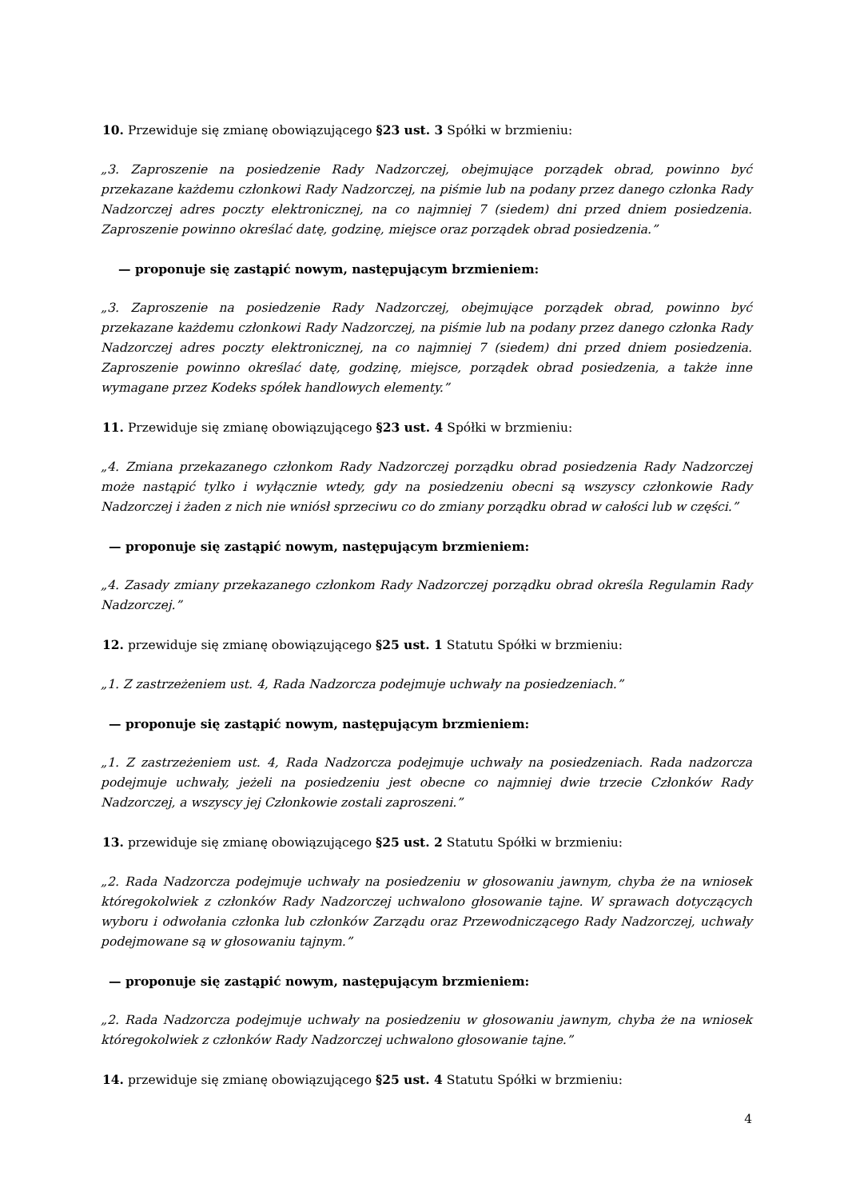10. Przewiduje się zmianę obowiązującego §23 ust. 3 Spółki w brzmieniu:
„3. Zaproszenie na posiedzenie Rady Nadzorczej, obejmujące porządek obrad, powinno być przekazane każdemu członkowi Rady Nadzorczej, na piśmie lub na podany przez danego członka Rady Nadzorczej adres poczty elektronicznej, na co najmniej 7 (siedem) dni przed dniem posiedzenia. Zaproszenie powinno określać datę, godzinę, miejsce oraz porządek obrad posiedzenia.”
— proponuje się zastąpić nowym, następującym brzmieniem:
„3. Zaproszenie na posiedzenie Rady Nadzorczej, obejmujące porządek obrad, powinno być przekazane każdemu członkowi Rady Nadzorczej, na piśmie lub na podany przez danego członka Rady Nadzorczej adres poczty elektronicznej, na co najmniej 7 (siedem) dni przed dniem posiedzenia. Zaproszenie powinno określać datę, godzinę, miejsce, porządek obrad posiedzenia, a także inne wymagane przez Kodeks spółek handlowych elementy.”
11. Przewiduje się zmianę obowiązującego §23 ust. 4 Spółki w brzmieniu:
„4. Zmiana przekazanego członkom Rady Nadzorczej porządku obrad posiedzenia Rady Nadzorczej może nastąpić tylko i wyłącznie wtedy, gdy na posiedzeniu obecni są wszyscy członkowie Rady Nadzorczej i żaden z nich nie wniósł sprzeciwu co do zmiany porządku obrad w całości lub w części.”
— proponuje się zastąpić nowym, następującym brzmieniem:
„4. Zasady zmiany przekazanego członkom Rady Nadzorczej porządku obrad określa Regulamin Rady Nadzorczej.”
12. przewiduje się zmianę obowiązującego §25 ust. 1 Statutu Spółki w brzmieniu:
„1. Z zastrzeżeniem ust. 4, Rada Nadzorcza podejmuje uchwały na posiedzeniach.”
— proponuje się zastąpić nowym, następującym brzmieniem:
„1. Z zastrzeżeniem ust. 4, Rada Nadzorcza podejmuje uchwały na posiedzeniach. Rada nadzorcza podejmuje uchwały, jeżeli na posiedzeniu jest obecne co najmniej dwie trzecie Członków Rady Nadzorczej, a wszyscy jej Członkowie zostali zaproszeni.”
13. przewiduje się zmianę obowiązującego §25 ust. 2 Statutu Spółki w brzmieniu:
„2. Rada Nadzorcza podejmuje uchwały na posiedzeniu w głosowaniu jawnym, chyba że na wniosek któregokolwiek z członków Rady Nadzorczej uchwalono głosowanie tajne. W sprawach dotyczących wyboru i odwołania członka lub członków Zarządu oraz Przewodniczącego Rady Nadzorczej, uchwały podejmowane są w głosowaniu tajnym.”
— proponuje się zastąpić nowym, następującym brzmieniem:
„2. Rada Nadzorcza podejmuje uchwały na posiedzeniu w głosowaniu jawnym, chyba że na wniosek któregokolwiek z członków Rady Nadzorczej uchwalono głosowanie tajne.”
14. przewiduje się zmianę obowiązującego §25 ust. 4 Statutu Spółki w brzmieniu:
4